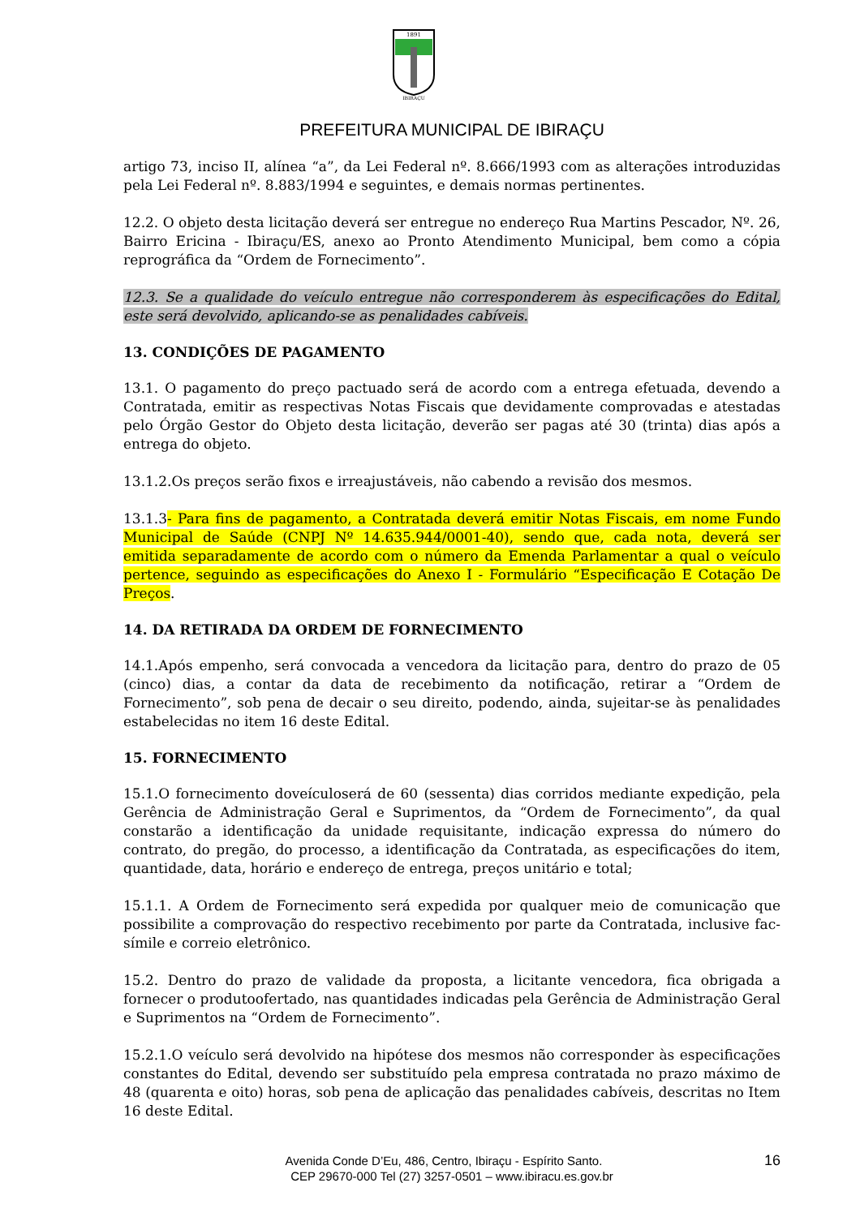1891
IBIRAÇU
PREFEITURA MUNICIPAL DE IBIRAÇU
artigo 73, inciso II, alínea “a”, da Lei Federal nº. 8.666/1993 com as alterações introduzidas pela Lei Federal nº. 8.883/1994 e seguintes, e demais normas pertinentes.
12.2. O objeto desta licitação deverá ser entregue no endereço Rua Martins Pescador, Nº. 26, Bairro Ericina - Ibiraçu/ES, anexo ao Pronto Atendimento Municipal, bem como a cópia reprográfica da “Ordem de Fornecimento”.
12.3. Se a qualidade do veículo entregue não corresponderem às especificações do Edital, este será devolvido, aplicando-se as penalidades cabíveis.
13. CONDIÇÕES DE PAGAMENTO
13.1. O pagamento do preço pactuado será de acordo com a entrega efetuada, devendo a Contratada, emitir as respectivas Notas Fiscais que devidamente comprovadas e atestadas pelo Órgão Gestor do Objeto desta licitação, deverão ser pagas até 30 (trinta) dias após a entrega do objeto.
13.1.2.Os preços serão fixos e irreajustáveis, não cabendo a revisão dos mesmos.
13.1.3- Para fins de pagamento, a Contratada deverá emitir Notas Fiscais, em nome Fundo Municipal de Saúde (CNPJ Nº 14.635.944/0001-40), sendo que, cada nota, deverá ser emitida separadamente de acordo com o número da Emenda Parlamentar a qual o veículo pertence, seguindo as especificações do Anexo I - Formulário “Especificação E Cotação De Preços.
14. DA RETIRADA DA ORDEM DE FORNECIMENTO
14.1.Após empenho, será convocada a vencedora da licitação para, dentro do prazo de 05 (cinco) dias, a contar da data de recebimento da notificação, retirar a “Ordem de Fornecimento”, sob pena de decair o seu direito, podendo, ainda, sujeitar-se às penalidades estabelecidas no item 16 deste Edital.
15. FORNECIMENTO
15.1.O fornecimento doveículoserá de 60 (sessenta) dias corridos mediante expedição, pela Gerência de Administração Geral e Suprimentos, da “Ordem de Fornecimento”, da qual constarão a identificação da unidade requisitante, indicação expressa do número do contrato, do pregão, do processo, a identificação da Contratada, as especificações do item, quantidade, data, horário e endereço de entrega, preços unitário e total;
15.1.1. A Ordem de Fornecimento será expedida por qualquer meio de comunicação que possibilite a comprovação do respectivo recebimento por parte da Contratada, inclusive fac-símile e correio eletrônico.
15.2. Dentro do prazo de validade da proposta, a licitante vencedora, fica obrigada a fornecer o produtoofertado, nas quantidades indicadas pela Gerência de Administração Geral e Suprimentos na “Ordem de Fornecimento”.
15.2.1.O veículo será devolvido na hipótese dos mesmos não corresponder às especificações constantes do Edital, devendo ser substituído pela empresa contratada no prazo máximo de 48 (quarenta e oito) horas, sob pena de aplicação das penalidades cabíveis, descritas no Item 16 deste Edital.
16 Avenida Conde D’Eu, 486, Centro, Ibiraçu - Espírito Santo.
CEP 29670-000 Tel (27) 3257-0501 – www.ibiracu.es.gov.br